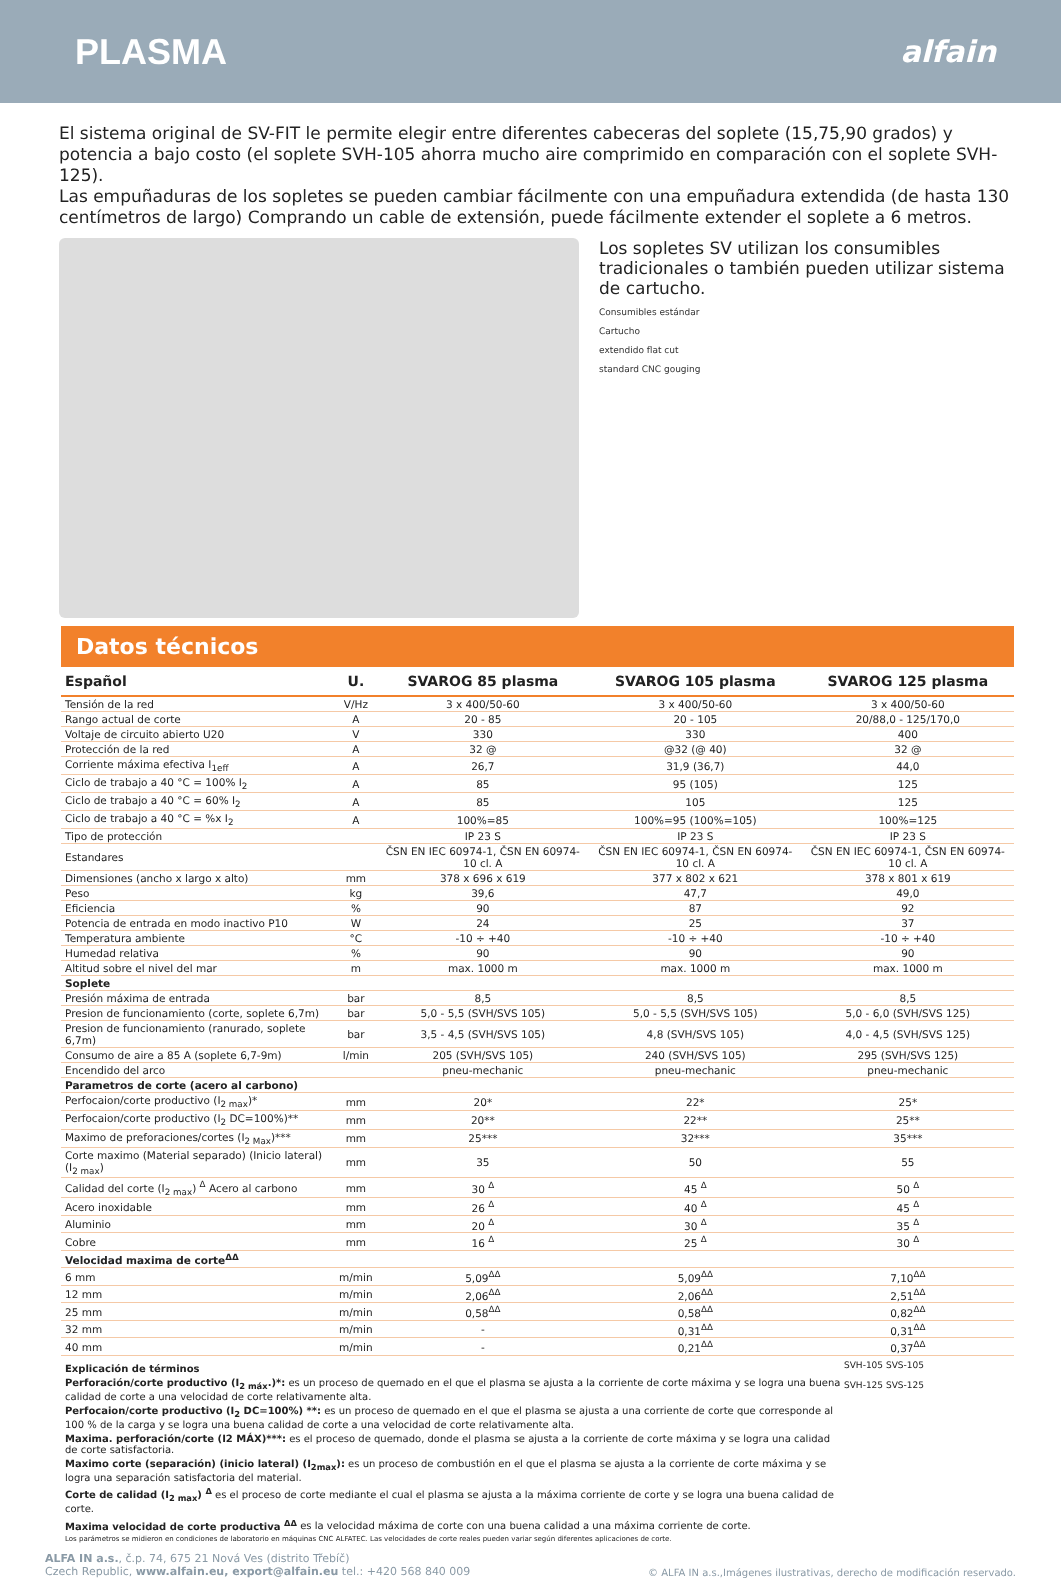PLASMA
alfain
El sistema original de SV-FIT le permite elegir entre diferentes cabeceras del soplete (15,75,90 grados) y potencia a bajo costo (el soplete SVH-105 ahorra mucho aire comprimido en comparación con el soplete SVH-125).
Las empuñaduras de los sopletes se pueden cambiar fácilmente con una empuñadura extendida (de hasta 130 centímetros de largo) Comprando un cable de extensión, puede fácilmente extender el soplete a 6 metros.
Los sopletes SV utilizan los consumibles tradicionales o también pueden utilizar sistema de cartucho.
Consumibles estándar
Cartucho
extendido flat cut
standard CNC gouging
Datos técnicos
| Español | U. | SVAROG 85 plasma | SVAROG 105 plasma | SVAROG 125 plasma |
| --- | --- | --- | --- | --- |
| Tensión de la red | V/Hz | 3 x 400/50-60 | 3 x 400/50-60 | 3 x 400/50-60 |
| Rango actual de corte | A | 20 - 85 | 20 - 105 | 20/88,0 - 125/170,0 |
| Voltaje de circuito abierto U20 | V | 330 | 330 | 400 |
| Protección de la red | A | 32 @ | @32 (@ 40) | 32 @ |
| Corriente máxima efectiva I<sub>1eff</sub> | A | 26,7 | 31,9 (36,7) | 44,0 |
| Ciclo de trabajo a 40 °C = 100% I<sub>2</sub> | A | 85 | 95 (105) | 125 |
| Ciclo de trabajo a 40 °C = 60% I<sub>2</sub> | A | 85 | 105 | 125 |
| Ciclo de trabajo a 40 °C = %x I<sub>2</sub> | A | 100%=85 | 100%=95 (100%=105) | 100%=125 |
| Tipo de protección | | IP 23 S | IP 23 S | IP 23 S |
| Estandares | | ČSN EN IEC 60974-1, ČSN EN 60974-10 cl. A | ČSN EN IEC 60974-1, ČSN EN 60974-10 cl. A | ČSN EN IEC 60974-1, ČSN EN 60974-10 cl. A |
| Dimensiones (ancho x largo x alto) | mm | 378 x 696 x 619 | 377 x 802 x 621 | 378 x 801 x 619 |
| Peso | kg | 39,6 | 47,7 | 49,0 |
| Eficiencia | % | 90 | 87 | 92 |
| Potencia de entrada en modo inactivo P10 | W | 24 | 25 | 37 |
| Temperatura ambiente | °C | -10 ÷ +40 | -10 ÷ +40 | -10 ÷ +40 |
| Humedad relativa | % | 90 | 90 | 90 |
| Altitud sobre el nivel del mar | m | max. 1000 m | max. 1000 m | max. 1000 m |
| Soplete | | | | |
| Presión máxima de entrada | bar | 8,5 | 8,5 | 8,5 |
| Presion de funcionamiento (corte, soplete 6,7m) | bar | 5,0 - 5,5 (SVH/SVS 105) | 5,0 - 5,5 (SVH/SVS 105) | 5,0 - 6,0 (SVH/SVS 125) |
| Presion de funcionamiento (ranurado, soplete 6,7m) | bar | 3,5 - 4,5 (SVH/SVS 105) | 4,8 (SVH/SVS 105) | 4,0 - 4,5 (SVH/SVS 125) |
| Consumo de aire a 85 A (soplete 6,7-9m) | l/min | 205 (SVH/SVS 105) | 240 (SVH/SVS 105) | 295 (SVH/SVS 125) |
| Encendido del arco | | pneu-mechanic | pneu-mechanic | pneu-mechanic |
| Parametros de corte (acero al carbono) | | | | |
| Perfocaion/corte productivo (I<sub>2 max</sub>)* | mm | 20* | 22* | 25* |
| Perfocaion/corte productivo (I<sub>2</sub> DC=100%)** | mm | 20** | 22** | 25** |
| Maximo de preforaciones/cortes (I<sub>2 Max</sub>)*** | mm | 25*** | 32*** | 35*** |
| Corte maximo (Material separado) (Inicio lateral) (I<sub>2 max</sub>) | mm | 35 | 50 | 55 |
| Calidad del corte (I<sub>2 max</sub>) <sup>Δ</sup> Acero al carbono | mm | 30 <sup>Δ</sup> | 45 <sup>Δ</sup> | 50 <sup>Δ</sup> |
| Acero inoxidable | mm | 26 <sup>Δ</sup> | 40 <sup>Δ</sup> | 45 <sup>Δ</sup> |
| Aluminio | mm | 20 <sup>Δ</sup> | 30 <sup>Δ</sup> | 35 <sup>Δ</sup> |
| Cobre | mm | 16 <sup>Δ</sup> | 25 <sup>Δ</sup> | 30 <sup>Δ</sup> |
| Velocidad maxima de corte<sup>ΔΔ</sup> | | | | |
| 6 mm | m/min | 5,09<sup>ΔΔ</sup> | 5,09<sup>ΔΔ</sup> | 7,10<sup>ΔΔ</sup> |
| 12 mm | m/min | 2,06<sup>ΔΔ</sup> | 2,06<sup>ΔΔ</sup> | 2,51<sup>ΔΔ</sup> |
| 25 mm | m/min | 0,58<sup>ΔΔ</sup> | 0,58<sup>ΔΔ</sup> | 0,82<sup>ΔΔ</sup> |
| 32 mm | m/min | - | 0,31<sup>ΔΔ</sup> | 0,31<sup>ΔΔ</sup> |
| 40 mm | m/min | - | 0,21<sup>ΔΔ</sup> | 0,37<sup>ΔΔ</sup> |
Explicación de términos
Perforación/corte productivo (I<sub>2 máx</sub>.)*: es un proceso de quemado en el que el plasma se ajusta a la corriente de corte máxima y se logra una buena calidad de corte a una velocidad de corte relativamente alta.
Perfocaion/corte productivo (I<sub>2</sub> DC=100%) **: es un proceso de quemado en el que el plasma se ajusta a una corriente de corte que corresponde al 100 % de la carga y se logra una buena calidad de corte a una velocidad de corte relativamente alta.
Maxima. perforación/corte (I2 MÁX)***: es el proceso de quemado, donde el plasma se ajusta a la corriente de corte máxima y se logra una calidad de corte satisfactoria.
Maximo corte (separación) (inicio lateral) (I<sub>2max</sub>): es un proceso de combustión en el que el plasma se ajusta a la corriente de corte máxima y se logra una separación satisfactoria del material.
Corte de calidad (I<sub>2 max</sub>) <sup>Δ</sup> es el proceso de corte mediante el cual el plasma se ajusta a la máxima corriente de corte y se logra una buena calidad de corte.
Maxima velocidad de corte productiva <sup>ΔΔ</sup> es la velocidad máxima de corte con una buena calidad a una máxima corriente de corte.
Los parámetros se midieron en condiciones de laboratorio en máquinas CNC ALFATEC. Las velocidades de corte reales pueden variar según diferentes aplicaciones de corte.
SVH-105 SVS-105
SVH-125 SVS-125
ALFA IN a.s., č.p. 74, 675 21 Nová Ves (distrito Třebíč)
Czech Republic, www.alfain.eu, export@alfain.eu tel.: +420 568 840 009
© ALFA IN a.s.,Imágenes ilustrativas, derecho de modificación reservado.